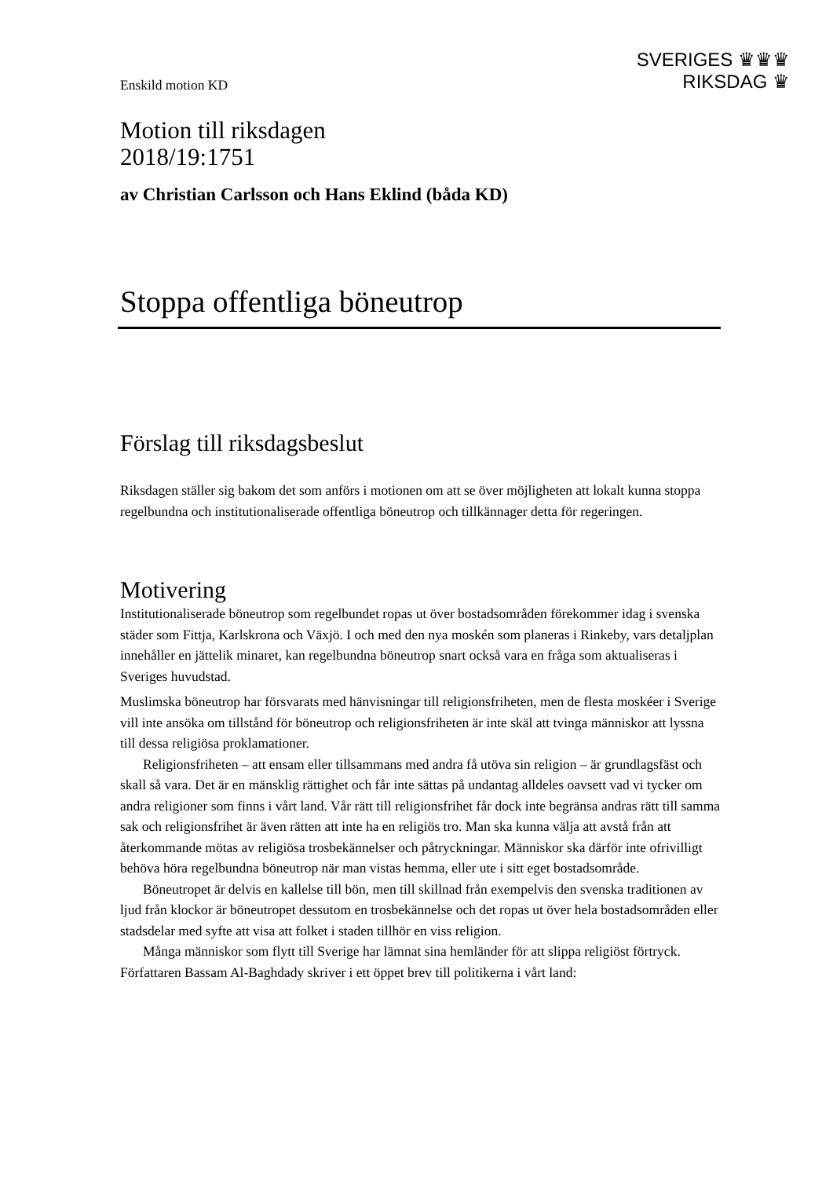SVERIGES ♛♛♛
RIKSDAG ♛
Enskild motion KD
Motion till riksdagen
2018/19:1751
av Christian Carlsson och Hans Eklind (båda KD)
Stoppa offentliga böneutrop
Förslag till riksdagsbeslut
Riksdagen ställer sig bakom det som anförs i motionen om att se över möjligheten att lokalt kunna stoppa regelbundna och institutionaliserade offentliga böneutrop och tillkännager detta för regeringen.
Motivering
Institutionaliserade böneutrop som regelbundet ropas ut över bostadsområden förekommer idag i svenska städer som Fittja, Karlskrona och Växjö. I och med den nya moskén som planeras i Rinkeby, vars detaljplan innehåller en jättelik minaret, kan regelbundna böneutrop snart också vara en fråga som aktualiseras i Sveriges huvudstad.
Muslimska böneutrop har försvarats med hänvisningar till religionsfriheten, men de flesta moskéer i Sverige vill inte ansöka om tillstånd för böneutrop och religionsfriheten är inte skäl att tvinga människor att lyssna till dessa religiösa proklamationer.
Religionsfriheten – att ensam eller tillsammans med andra få utöva sin religion – är grundlagsfäst och skall så vara. Det är en mänsklig rättighet och får inte sättas på undantag alldeles oavsett vad vi tycker om andra religioner som finns i vårt land. Vår rätt till religionsfrihet får dock inte begränsa andras rätt till samma sak och religionsfrihet är även rätten att inte ha en religiös tro. Man ska kunna välja att avstå från att återkommande mötas av religiösa trosbekännelser och påtryckningar. Människor ska därför inte ofrivilligt behöva höra regelbundna böneutrop när man vistas hemma, eller ute i sitt eget bostadsområde.
Böneutropet är delvis en kallelse till bön, men till skillnad från exempelvis den svenska traditionen av ljud från klockor är böneutropet dessutom en trosbekännelse och det ropas ut över hela bostadsområden eller stadsdelar med syfte att visa att folket i staden tillhör en viss religion.
Många människor som flytt till Sverige har lämnat sina hemländer för att slippa religiöst förtryck. Författaren Bassam Al-Baghdady skriver i ett öppet brev till politikerna i vårt land: